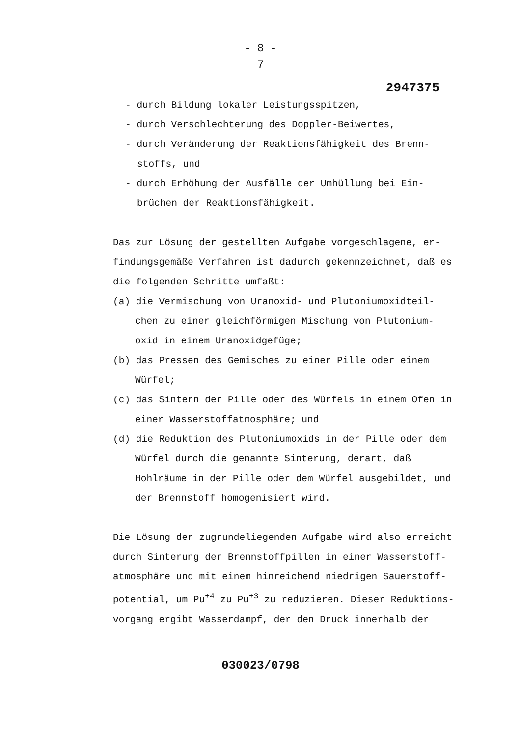- 8 -
7
2947375
- durch Bildung lokaler Leistungsspitzen,
- durch Verschlechterung des Doppler-Beiwertes,
- durch Veränderung der Reaktionsfähigkeit des Brenn-stoffs, und
- durch Erhöhung der Ausfälle der Umhüllung bei Ein-brüchen der Reaktionsfähigkeit.
Das zur Lösung der gestellten Aufgabe vorgeschlagene, er-findungsgemäße Verfahren ist dadurch gekennzeichnet, daß es die folgenden Schritte umfaßt:
(a) die Vermischung von Uranoxid- und Plutoniumoxidteil-chen zu einer gleichförmigen Mischung von Plutonium-oxid in einem Uranoxidgefüge;
(b) das Pressen des Gemisches zu einer Pille oder einem Würfel;
(c) das Sintern der Pille oder des Würfels in einem Ofen in einer Wasserstoffatmosphäre; und
(d) die Reduktion des Plutoniumoxids in der Pille oder dem Würfel durch die genannte Sinterung, derart, daß Hohlräume in der Pille oder dem Würfel ausgebildet, und der Brennstoff homogenisiert wird.
Die Lösung der zugrundeliegenden Aufgabe wird also erreicht durch Sinterung der Brennstoffpillen in einer Wasserstoff-atmosphäre und mit einem hinreichend niedrigen Sauerstoff-potential, um Pu<sup>+4</sup> zu Pu<sup>+3</sup> zu reduzieren. Dieser Reduktions-vorgang ergibt Wasserdampf, der den Druck innerhalb der
030023/0798